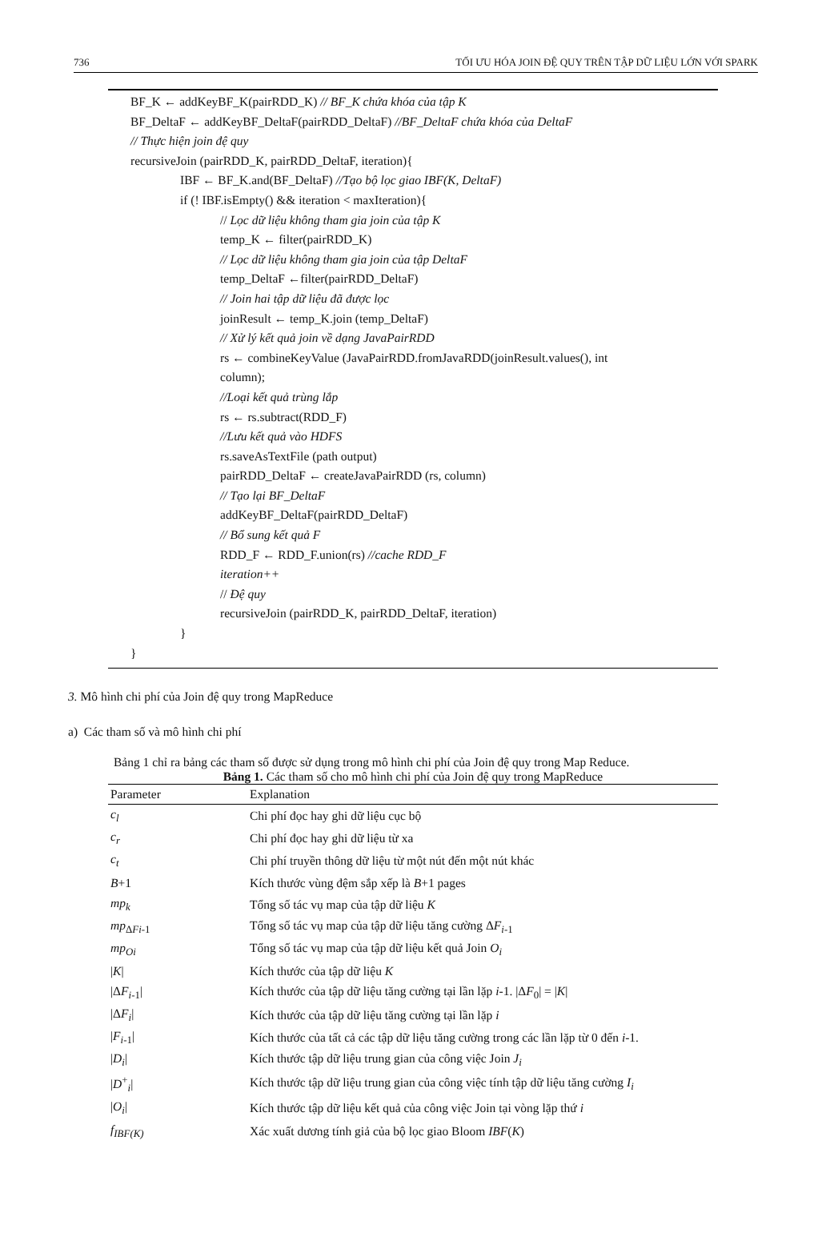736 TỐI ƯU HÓA JOIN ĐỆ QUY TRÊN TẬP DỮ LIỆU LỚN VỚI SPARK
BF_K ← addKeyBF_K(pairRDD_K) // BF_K chứa khóa của tập K
BF_DeltaF ← addKeyBF_DeltaF(pairRDD_DeltaF) //BF_DeltaF chứa khóa của DeltaF
// Thực hiện join đệ quy
recursiveJoin (pairRDD_K, pairRDD_DeltaF, iteration){
IBF ← BF_K.and(BF_DeltaF) //Tạo bộ lọc giao IBF(K, DeltaF)
if (! IBF.isEmpty() && iteration < maxIteration){
// Lọc dữ liệu không tham gia join của tập K
temp_K ← filter(pairRDD_K)
// Lọc dữ liệu không tham gia join của tập DeltaF
temp_DeltaF ←filter(pairRDD_DeltaF)
// Join hai tập dữ liệu đã được lọc
joinResult ← temp_K.join (temp_DeltaF)
// Xử lý kết quả join về dạng JavaPairRDD
rs ← combineKeyValue (JavaPairRDD.fromJavaRDD(joinResult.values(), int
column);
//Loại kết quả trùng lắp
rs ← rs.subtract(RDD_F)
//Lưu kết quả vào HDFS
rs.saveAsTextFile (path output)
pairRDD_DeltaF ← createJavaPairRDD (rs, column)
// Tạo lại BF_DeltaF
addKeyBF_DeltaF(pairRDD_DeltaF)
// Bổ sung kết quả F
RDD_F ← RDD_F.union(rs) //cache RDD_F
iteration++
// Đệ quy
recursiveJoin (pairRDD_K, pairRDD_DeltaF, iteration)
}
}
3. Mô hình chi phí của Join đệ quy trong MapReduce
a) Các tham số và mô hình chi phí
Bảng 1 chỉ ra bảng các tham số được sử dụng trong mô hình chi phí của Join đệ quy trong Map Reduce.
Bảng 1. Các tham số cho mô hình chi phí của Join đệ quy trong MapReduce
| Parameter | Explanation |
| --- | --- |
| c<sub>l</sub> | Chi phí đọc hay ghi dữ liệu cục bộ |
| c<sub>r</sub> | Chi phí đọc hay ghi dữ liệu từ xa |
| c<sub>t</sub> | Chi phí truyền thông dữ liệu từ một nút đến một nút khác |
| B +1 | Kích thước vùng đệm sắp xếp là B +1 pages |
| mp<sub>k</sub> | Tổng số tác vụ map của tập dữ liệu K |
| mp<sub>ΔFi-1</sub> | Tổng số tác vụ map của tập dữ liệu tăng cường Δ F<sub>i-1</sub> |
| mp<sub>Oi</sub> | Tổng số tác vụ map của tập dữ liệu kết quả Join O<sub>i</sub> |
| / K / | Kích thước của tập dữ liệu K |
| /Δ F<sub>i-1</sub>/ | Kích thước của tập dữ liệu tăng cường tại lần lặp i -1. /Δ F<sub>0</sub>/ = / K / |
| /Δ F<sub>i</sub> / | Kích thước của tập dữ liệu tăng cường tại lần lặp i |
| / F<sub>i-1</sub>/ | Kích thước của tất cả các tập dữ liệu tăng cường trong các lần lặp từ 0 đến i -1. |
| / D<sub>i</sub> / | Kích thước tập dữ liệu trung gian của công việc Join J<sub>i</sub> |
| / D<sup>+</sup><sub>i</sub>/ | Kích thước tập dữ liệu trung gian của công việc tính tập dữ liệu tăng cường I<sub>i</sub> |
| / O<sub>i</sub> / | Kích thước tập dữ liệu kết quả của công việc Join tại vòng lặp thứ i |
| f<sub>IBF(K)</sub> | Xác xuất dương tính giả của bộ lọc giao Bloom IBF ( K ) |